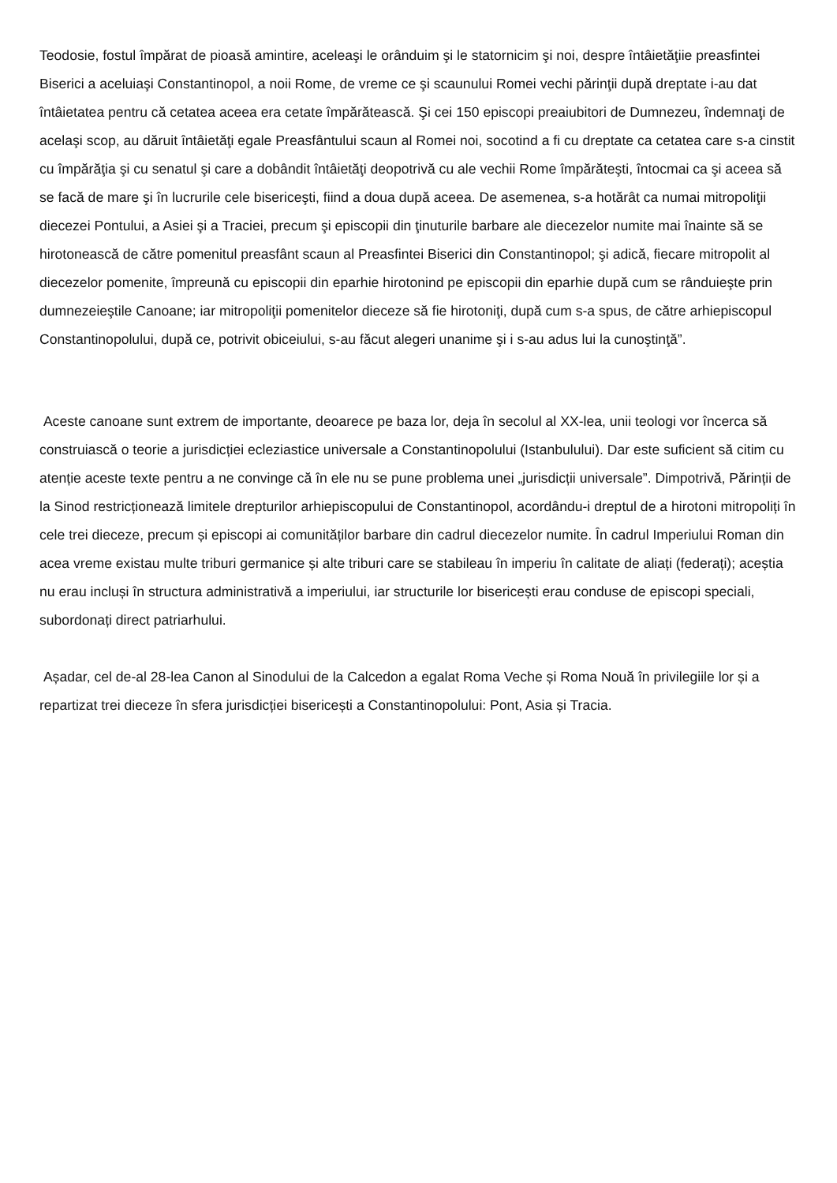Teodosie, fostul împărat de pioasă amintire, aceleaşi le orânduim şi le statornicim şi noi, despre întâietăţiie preasfintei Biserici a aceluiaşi Constantinopol, a noii Rome, de vreme ce şi scaunului Romei vechi părinţii după dreptate i-au dat întâietatea pentru că cetatea aceea era cetate împărătească. Şi cei 150 episcopi preaiubitori de Dumnezeu, îndemnaţi de acelaşi scop, au dăruit întâietăţi egale Preasfântului scaun al Romei noi, socotind a fi cu dreptate ca cetatea care s-a cinstit cu împărăţia şi cu senatul şi care a dobândit întâietăţi deopotrivă cu ale vechii Rome împărăteşti, întocmai ca şi aceea să se facă de mare şi în lucrurile cele bisericeşti, fiind a doua după aceea. De asemenea, s-a hotărât ca numai mitropoliţii diecezei Pontului, a Asiei şi a Traciei, precum şi episcopii din ţinuturile barbare ale diecezelor numite mai înainte să se hirotonească de către pomenitul preasfânt scaun al Preasfintei Biserici din Constantinopol; şi adică, fiecare mitropolit al diecezelor pomenite, împreună cu episcopii din eparhie hirotonind pe episcopii din eparhie după cum se rânduieşte prin dumnezeieştile Canoane; iar mitropoliţii pomenitelor dieceze să fie hirotoniţi, după cum s-a spus, de către arhiepiscopul Constantinopolului, după ce, potrivit obiceiului, s-au făcut alegeri unanime şi i s-au adus lui la cunoştinţă”.
Aceste canoane sunt extrem de importante, deoarece pe baza lor, deja în secolul al XX-lea, unii teologi vor încerca să construiască o teorie a jurisdicției ecleziastice universale a Constantinopolului (Istanbulului). Dar este suficient să citim cu atenție aceste texte pentru a ne convinge că în ele nu se pune problema unei „jurisdicții universale”. Dimpotrivă, Părinții de la Sinod restricționează limitele drepturilor arhiepiscopului de Constantinopol, acordându-i dreptul de a hirotoni mitropoliți în cele trei dieceze, precum și episcopi ai comunităților barbare din cadrul diecezelor numite. În cadrul Imperiului Roman din acea vreme existau multe triburi germanice și alte triburi care se stabileau în imperiu în calitate de aliați (federați); aceștia nu erau incluși în structura administrativă a imperiului, iar structurile lor bisericești erau conduse de episcopi speciali, subordonați direct patriarhului.
Așadar, cel de-al 28-lea Canon al Sinodului de la Calcedon a egalat Roma Veche și Roma Nouă în privilegiile lor și a repartizat trei dieceze în sfera jurisdicției bisericești a Constantinopolului: Pont, Asia și Tracia.